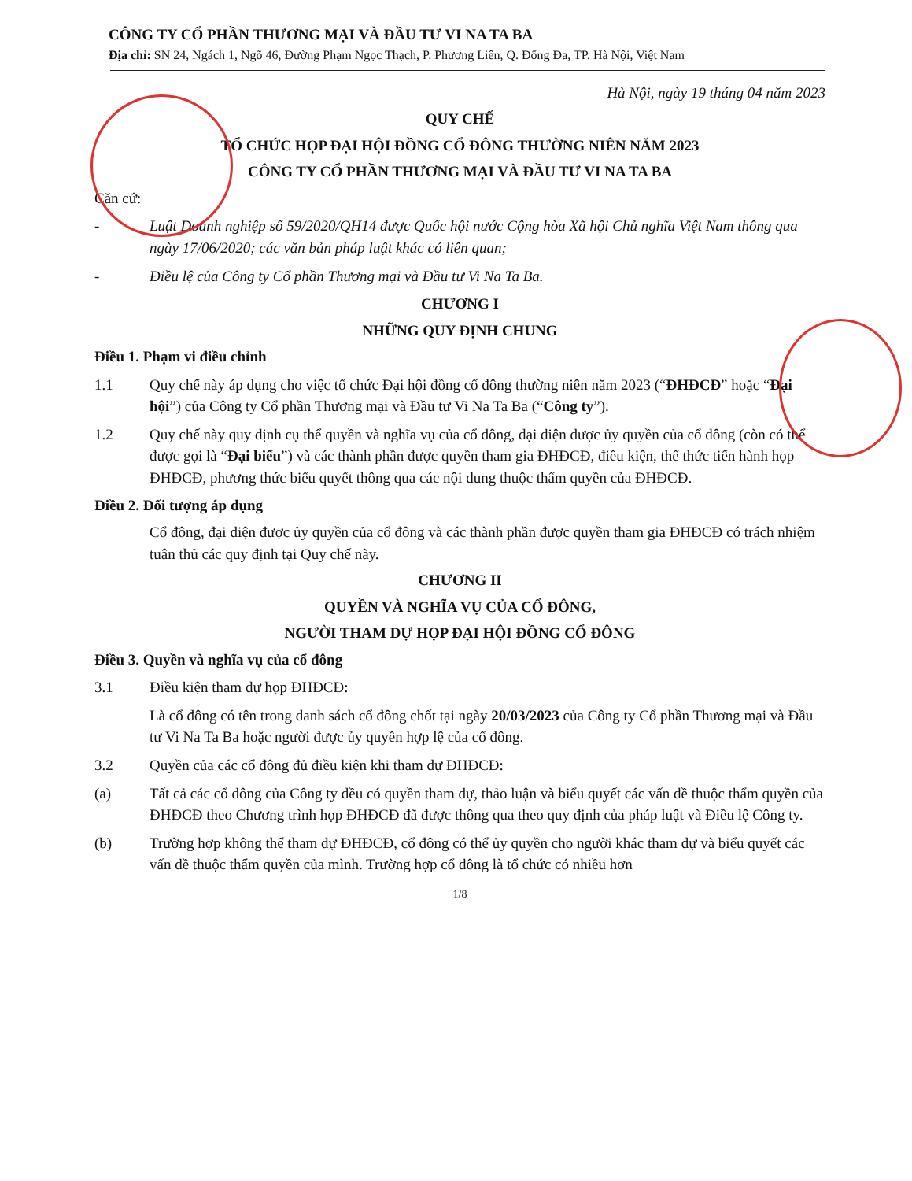CÔNG TY CỔ PHẦN THƯƠNG MẠI VÀ ĐẦU TƯ VI NA TA BA
Địa chỉ: SN 24, Ngách 1, Ngõ 46, Đường Phạm Ngọc Thạch, P. Phương Liên, Q. Đống Đa, TP. Hà Nội, Việt Nam
Hà Nội, ngày 19 tháng 04 năm 2023
QUY CHẾ
TỔ CHỨC HỌP ĐẠI HỘI ĐỒNG CỔ ĐÔNG THƯỜNG NIÊN NĂM 2023
CÔNG TY CỔ PHẦN THƯƠNG MẠI VÀ ĐẦU TƯ VI NA TA BA
Căn cứ:
- Luật Doanh nghiệp số 59/2020/QH14 được Quốc hội nước Cộng hòa Xã hội Chủ nghĩa Việt Nam thông qua ngày 17/06/2020; các văn bản pháp luật khác có liên quan;
- Điều lệ của Công ty Cổ phần Thương mại và Đầu tư Vi Na Ta Ba.
CHƯƠNG I
NHỮNG QUY ĐỊNH CHUNG
Điều 1. Phạm vi điều chỉnh
1.1 Quy chế này áp dụng cho việc tổ chức Đại hội đồng cổ đông thường niên năm 2023 (“ĐHĐCĐ” hoặc “Đại hội”) của Công ty Cổ phần Thương mại và Đầu tư Vi Na Ta Ba (“Công ty”).
1.2 Quy chế này quy định cụ thể quyền và nghĩa vụ của cổ đông, đại diện được ủy quyền của cổ đông (còn có thể được gọi là “Đại biểu”) và các thành phần được quyền tham gia ĐHĐCĐ, điều kiện, thể thức tiến hành họp ĐHĐCĐ, phương thức biểu quyết thông qua các nội dung thuộc thẩm quyền của ĐHĐCĐ.
Điều 2. Đối tượng áp dụng
Cổ đông, đại diện được ủy quyền của cổ đông và các thành phần được quyền tham gia ĐHĐCĐ có trách nhiệm tuân thủ các quy định tại Quy chế này.
CHƯƠNG II
QUYỀN VÀ NGHĨA VỤ CỦA CỔ ĐÔNG,
NGƯỜI THAM DỰ HỌP ĐẠI HỘI ĐỒNG CỔ ĐÔNG
Điều 3. Quyền và nghĩa vụ của cổ đông
3.1 Điều kiện tham dự họp ĐHĐCĐ:
Là cổ đông có tên trong danh sách cổ đông chốt tại ngày 20/03/2023 của Công ty Cổ phần Thương mại và Đầu tư Vi Na Ta Ba hoặc người được ủy quyền hợp lệ của cổ đông.
3.2 Quyền của các cổ đông đủ điều kiện khi tham dự ĐHĐCĐ:
(a) Tất cả các cổ đông của Công ty đều có quyền tham dự, thảo luận và biểu quyết các vấn đề thuộc thẩm quyền của ĐHĐCĐ theo Chương trình họp ĐHĐCĐ đã được thông qua theo quy định của pháp luật và Điều lệ Công ty.
(b) Trường hợp không thể tham dự ĐHĐCĐ, cổ đông có thể ủy quyền cho người khác tham dự và biểu quyết các vấn đề thuộc thẩm quyền của mình. Trường hợp cổ đông là tổ chức có nhiều hơn
1/8